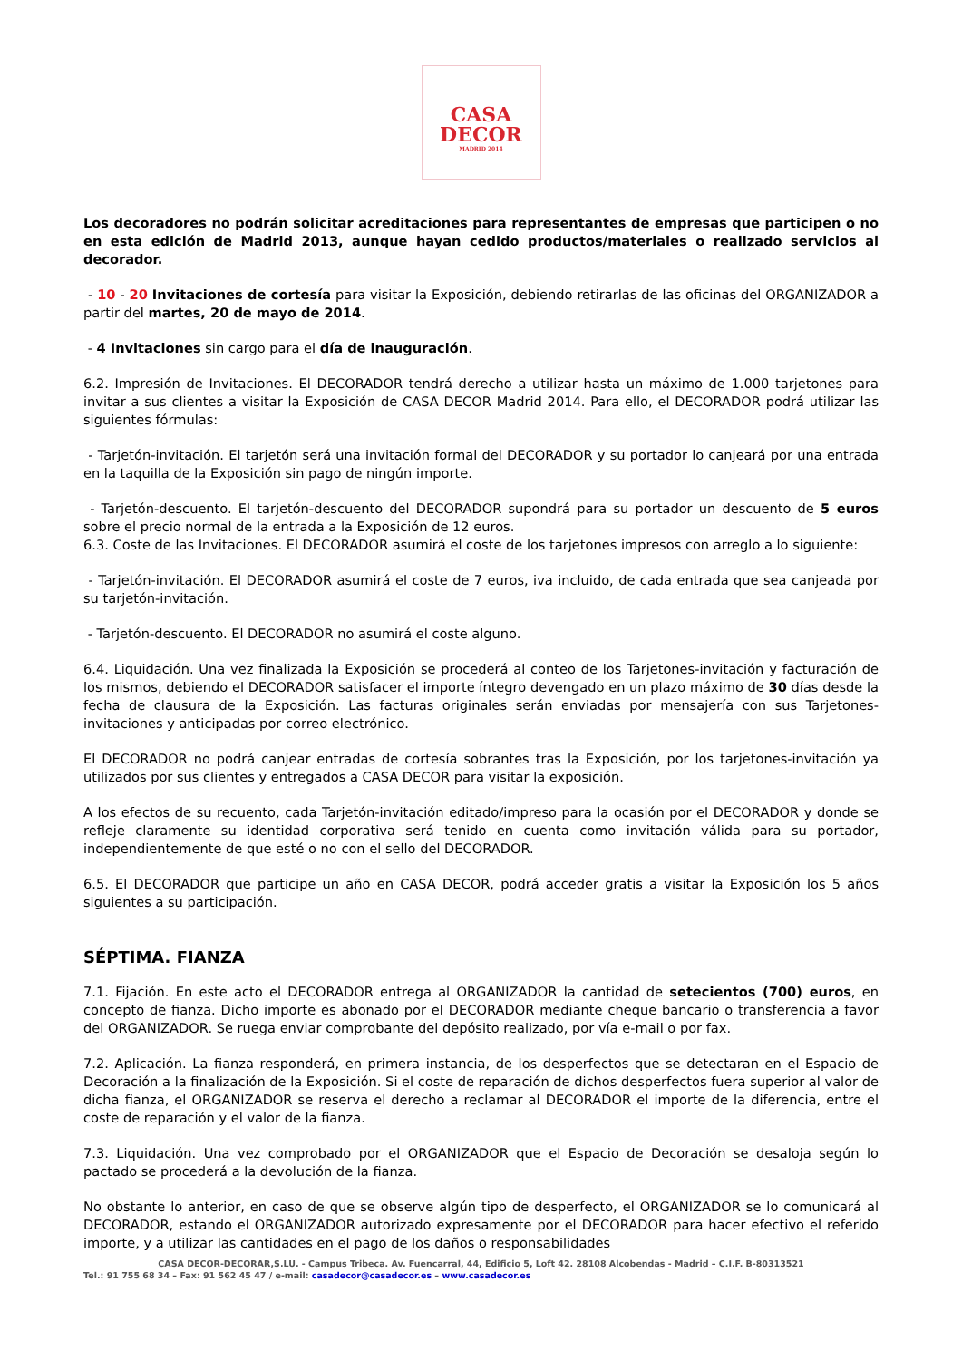CASA
DECOR
MADRID 2014
Los decoradores no podrán solicitar acreditaciones para representantes de empresas que participen o no en esta edición de Madrid 2013, aunque hayan cedido productos/materiales o realizado servicios al decorador.
- 10 - 20 Invitaciones de cortesía para visitar la Exposición, debiendo retirarlas de las oficinas del ORGANIZADOR a partir del martes, 20 de mayo de 2014.
- 4 Invitaciones sin cargo para el día de inauguración.
6.2. Impresión de Invitaciones. El DECORADOR tendrá derecho a utilizar hasta un máximo de 1.000 tarjetones para invitar a sus clientes a visitar la Exposición de CASA DECOR Madrid 2014. Para ello, el DECORADOR podrá utilizar las siguientes fórmulas:
- Tarjetón-invitación. El tarjetón será una invitación formal del DECORADOR y su portador lo canjeará por una entrada en la taquilla de la Exposición sin pago de ningún importe.
- Tarjetón-descuento. El tarjetón-descuento del DECORADOR supondrá para su portador un descuento de 5 euros sobre el precio normal de la entrada a la Exposición de 12 euros.
6.3. Coste de las Invitaciones. El DECORADOR asumirá el coste de los tarjetones impresos con arreglo a lo siguiente:
- Tarjetón-invitación. El DECORADOR asumirá el coste de 7 euros, iva incluido, de cada entrada que sea canjeada por su tarjetón-invitación.
- Tarjetón-descuento. El DECORADOR no asumirá el coste alguno.
6.4. Liquidación. Una vez finalizada la Exposición se procederá al conteo de los Tarjetones-invitación y facturación de los mismos, debiendo el DECORADOR satisfacer el importe íntegro devengado en un plazo máximo de 30 días desde la fecha de clausura de la Exposición. Las facturas originales serán enviadas por mensajería con sus Tarjetones-invitaciones y anticipadas por correo electrónico.
El DECORADOR no podrá canjear entradas de cortesía sobrantes tras la Exposición, por los tarjetones-invitación ya utilizados por sus clientes y entregados a CASA DECOR para visitar la exposición.
A los efectos de su recuento, cada Tarjetón-invitación editado/impreso para la ocasión por el DECORADOR y donde se refleje claramente su identidad corporativa será tenido en cuenta como invitación válida para su portador, independientemente de que esté o no con el sello del DECORADOR.
6.5. El DECORADOR que participe un año en CASA DECOR, podrá acceder gratis a visitar la Exposición los 5 años siguientes a su participación.
SÉPTIMA. FIANZA
7.1. Fijación. En este acto el DECORADOR entrega al ORGANIZADOR la cantidad de setecientos (700) euros, en concepto de fianza. Dicho importe es abonado por el DECORADOR mediante cheque bancario o transferencia a favor del ORGANIZADOR. Se ruega enviar comprobante del depósito realizado, por vía e-mail o por fax.
7.2. Aplicación. La fianza responderá, en primera instancia, de los desperfectos que se detectaran en el Espacio de Decoración a la finalización de la Exposición. Si el coste de reparación de dichos desperfectos fuera superior al valor de dicha fianza, el ORGANIZADOR se reserva el derecho a reclamar al DECORADOR el importe de la diferencia, entre el coste de reparación y el valor de la fianza.
7.3. Liquidación. Una vez comprobado por el ORGANIZADOR que el Espacio de Decoración se desaloja según lo pactado se procederá a la devolución de la fianza.
No obstante lo anterior, en caso de que se observe algún tipo de desperfecto, el ORGANIZADOR se lo comunicará al DECORADOR, estando el ORGANIZADOR autorizado expresamente por el DECORADOR para hacer efectivo el referido importe, y a utilizar las cantidades en el pago de los daños o responsabilidades
CASA DECOR-DECORAR,S.LU. - Campus Tribeca. Av. Fuencarral, 44, Edificio 5, Loft 42. 28108 Alcobendas - Madrid – C.I.F. B-80313521
Tel.: 91 755 68 34 – Fax: 91 562 45 47 / e-mail: casadecor@casadecor.es – www.casadecor.es